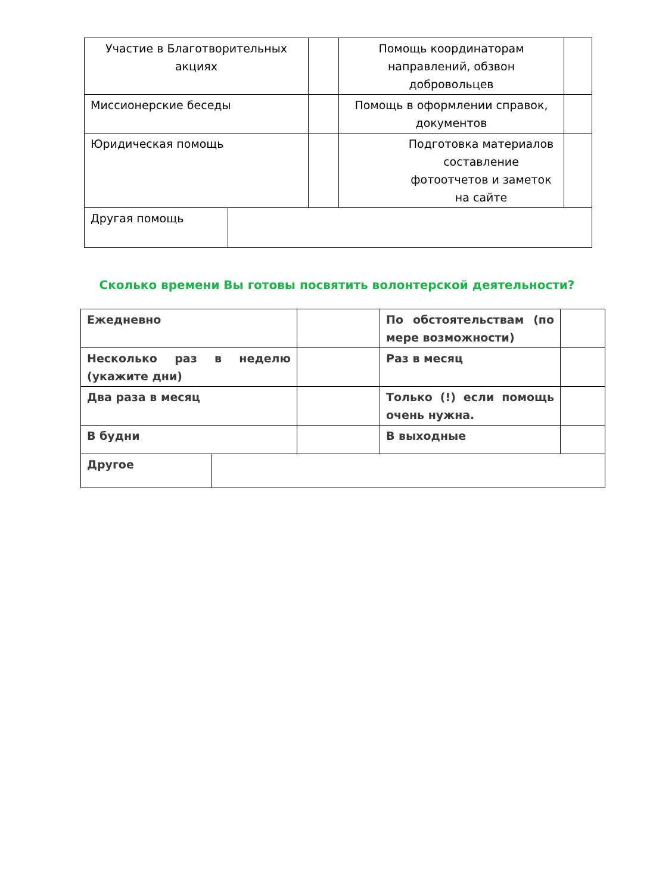| Участие в Благотворительных акциях | | Помощь координаторам направлений, обзвон добровольцев | |
| Миссионерские беседы | | Помощь в оформлении справок, документов | |
| Юридическая помощь | | Подготовка материалов составление фотоотчетов и заметок на сайте | |
| Другая помощь | |
Сколько времени Вы готовы посвятить волонтерской деятельности?
| Ежедневно | | По обстоятельствам (по мере возможности) | |
| Несколько раз в неделю (укажите дни) | | Раз в месяц | |
| Два раза в месяц | | Только (!) если помощь очень нужна. | |
| В будни | | В выходные | |
| Другое | |